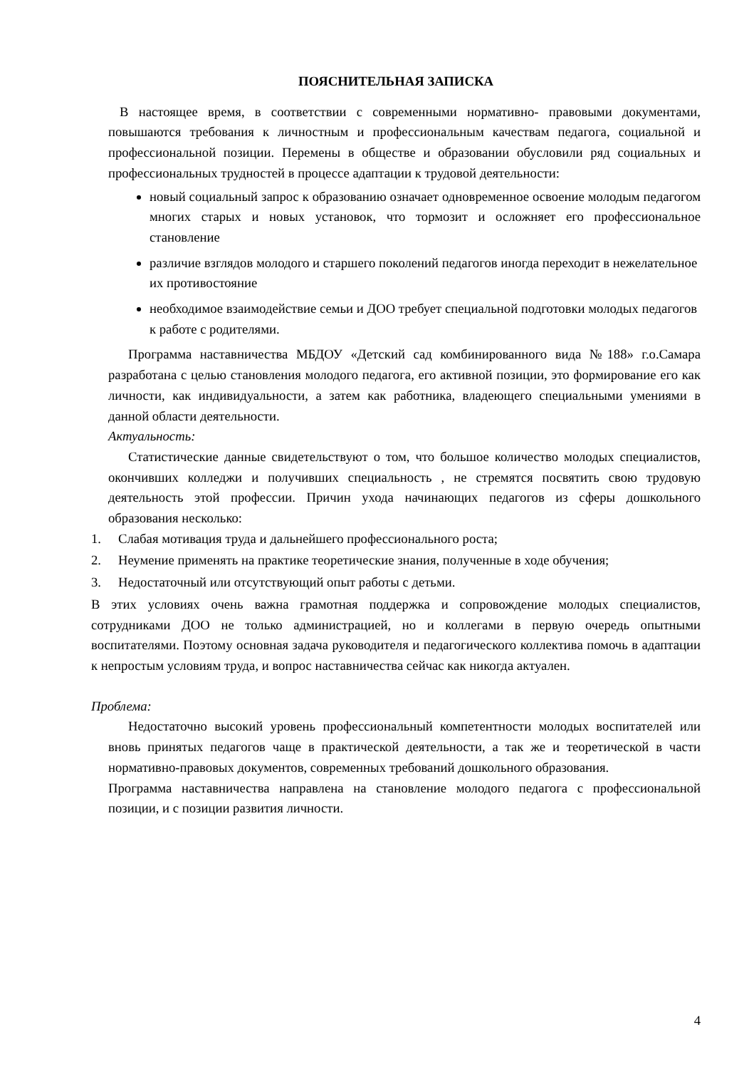ПОЯСНИТЕЛЬНАЯ ЗАПИСКА
В настоящее время, в соответствии с современными нормативно- правовыми документами, повышаются требования к личностным и профессиональным качествам педагога, социальной и профессиональной позиции. Перемены в обществе и образовании обусловили ряд социальных и профессиональных трудностей в процессе адаптации к трудовой деятельности:
новый социальный запрос к образованию означает одновременное освоение молодым педагогом многих старых и новых установок, что тормозит и осложняет его профессиональное становление
различие взглядов молодого и старшего поколений педагогов иногда переходит в нежелательное их противостояние
необходимое взаимодействие семьи и ДОО требует специальной подготовки молодых педагогов к работе с родителями.
Программа наставничества МБДОУ «Детский сад комбинированного вида №188» г.о.Самара разработана с целью становления молодого педагога, его активной позиции, это формирование его как личности, как индивидуальности, а затем как работника, владеющего специальными умениями в данной области деятельности.
Актуальность:
Статистические данные свидетельствуют о том, что большое количество молодых специалистов, окончивших колледжи и получивших специальность , не стремятся посвятить свою трудовую деятельность этой профессии. Причин ухода начинающих педагогов из сферы дошкольного образования несколько:
1. Слабая мотивация труда и дальнейшего профессионального роста;
2. Неумение применять на практике теоретические знания, полученные в ходе обучения;
3. Недостаточный или отсутствующий опыт работы с детьми.
В этих условиях очень важна грамотная поддержка и сопровождение молодых специалистов, сотрудниками ДОО не только администрацией, но и коллегами в первую очередь опытными воспитателями. Поэтому основная задача руководителя и педагогического коллектива помочь в адаптации к непростым условиям труда, и вопрос наставничества сейчас как никогда актуален.
Проблема:
Недостаточно высокий уровень профессиональный компетентности молодых воспитателей или вновь принятых педагогов чаще в практической деятельности, а так же и теоретической в части нормативно-правовых документов, современных требований дошкольного образования.
Программа наставничества направлена на становление молодого педагога с профессиональной позиции, и с позиции развития личности.
4